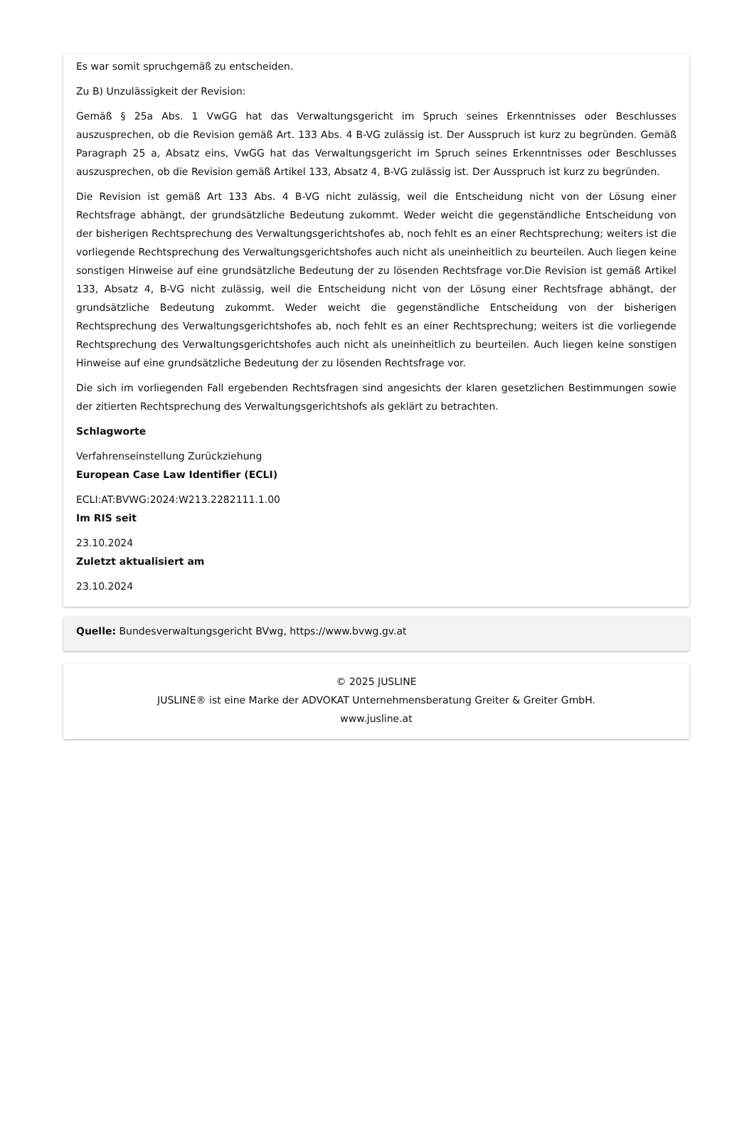Es war somit spruchgemäß zu entscheiden.
Zu B) Unzulässigkeit der Revision:
Gemäß § 25a Abs. 1 VwGG hat das Verwaltungsgericht im Spruch seines Erkenntnisses oder Beschlusses auszusprechen, ob die Revision gemäß Art. 133 Abs. 4 B-VG zulässig ist. Der Ausspruch ist kurz zu begründen. Gemäß Paragraph 25 a, Absatz eins, VwGG hat das Verwaltungsgericht im Spruch seines Erkenntnisses oder Beschlusses auszusprechen, ob die Revision gemäß Artikel 133, Absatz 4, B-VG zulässig ist. Der Ausspruch ist kurz zu begründen.
Die Revision ist gemäß Art 133 Abs. 4 B-VG nicht zulässig, weil die Entscheidung nicht von der Lösung einer Rechtsfrage abhängt, der grundsätzliche Bedeutung zukommt. Weder weicht die gegenständliche Entscheidung von der bisherigen Rechtsprechung des Verwaltungsgerichtshofes ab, noch fehlt es an einer Rechtsprechung; weiters ist die vorliegende Rechtsprechung des Verwaltungsgerichtshofes auch nicht als uneinheitlich zu beurteilen. Auch liegen keine sonstigen Hinweise auf eine grundsätzliche Bedeutung der zu lösenden Rechtsfrage vor.Die Revision ist gemäß Artikel 133, Absatz 4, B-VG nicht zulässig, weil die Entscheidung nicht von der Lösung einer Rechtsfrage abhängt, der grundsätzliche Bedeutung zukommt. Weder weicht die gegenständliche Entscheidung von der bisherigen Rechtsprechung des Verwaltungsgerichtshofes ab, noch fehlt es an einer Rechtsprechung; weiters ist die vorliegende Rechtsprechung des Verwaltungsgerichtshofes auch nicht als uneinheitlich zu beurteilen. Auch liegen keine sonstigen Hinweise auf eine grundsätzliche Bedeutung der zu lösenden Rechtsfrage vor.
Die sich im vorliegenden Fall ergebenden Rechtsfragen sind angesichts der klaren gesetzlichen Bestimmungen sowie der zitierten Rechtsprechung des Verwaltungsgerichtshofs als geklärt zu betrachten.
Schlagworte
Verfahrenseinstellung Zurückziehung
European Case Law Identifier (ECLI)
ECLI:AT:BVWG:2024:W213.2282111.1.00
Im RIS seit
23.10.2024
Zuletzt aktualisiert am
23.10.2024
Quelle: Bundesverwaltungsgericht BVwg, https://www.bvwg.gv.at
© 2025 JUSLINE
JUSLINE® ist eine Marke der ADVOKAT Unternehmensberatung Greiter & Greiter GmbH.
www.jusline.at